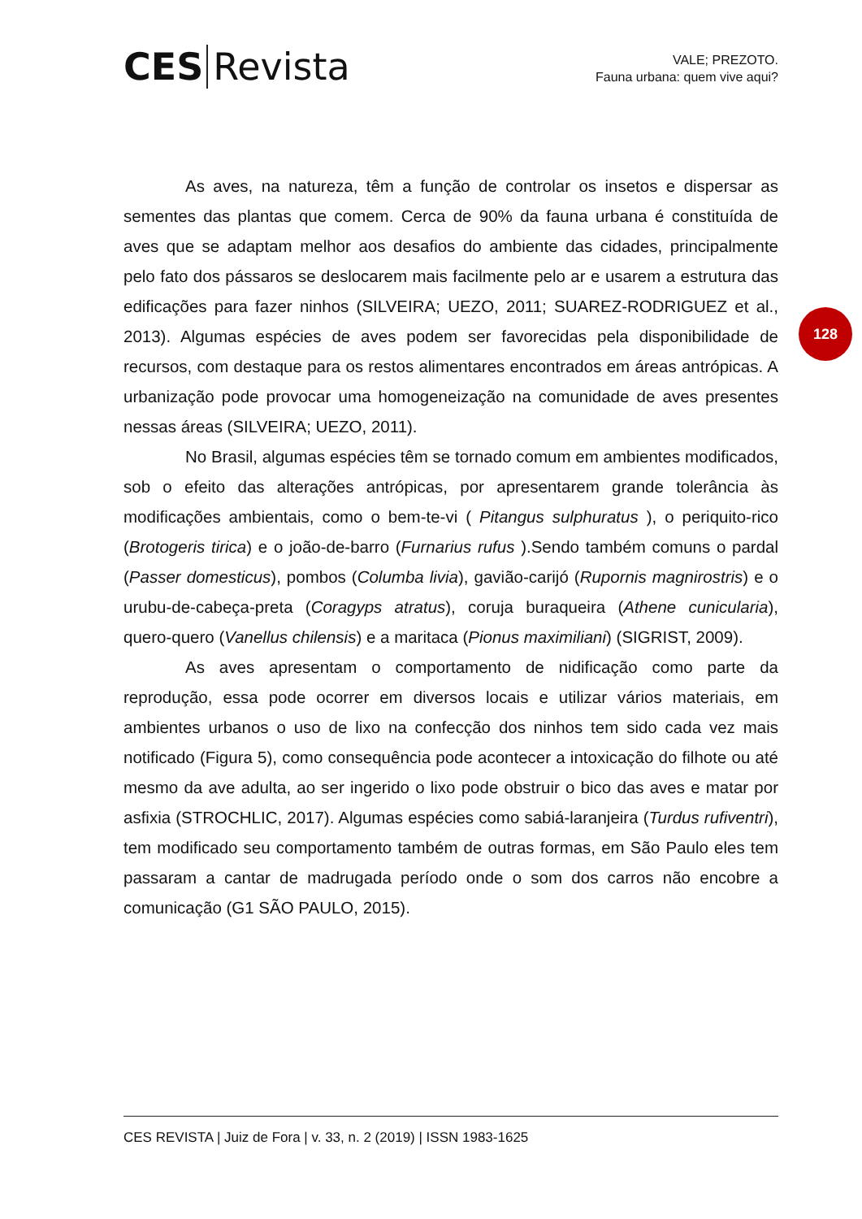CES Revista
VALE; PREZOTO.
Fauna urbana: quem vive aqui?
128
As aves, na natureza, têm a função de controlar os insetos e dispersar as sementes das plantas que comem. Cerca de 90% da fauna urbana é constituída de aves que se adaptam melhor aos desafios do ambiente das cidades, principalmente pelo fato dos pássaros se deslocarem mais facilmente pelo ar e usarem a estrutura das edificações para fazer ninhos (SILVEIRA; UEZO, 2011; SUAREZ-RODRIGUEZ et al., 2013). Algumas espécies de aves podem ser favorecidas pela disponibilidade de recursos, com destaque para os restos alimentares encontrados em áreas antrópicas. A urbanização pode provocar uma homogeneização na comunidade de aves presentes nessas áreas (SILVEIRA; UEZO, 2011).
No Brasil, algumas espécies têm se tornado comum em ambientes modificados, sob o efeito das alterações antrópicas, por apresentarem grande tolerância às modificações ambientais, como o bem-te-vi ( Pitangus sulphuratus ), o periquito-rico (Brotogeris tirica) e o joão-de-barro (Furnarius rufus ).Sendo também comuns o pardal (Passer domesticus), pombos (Columba livia), gavião-carijó (Rupornis magnirostris) e o urubu-de-cabeça-preta (Coragyps atratus), coruja buraqueira (Athene cunicularia), quero-quero (Vanellus chilensis) e a maritaca (Pionus maximiliani) (SIGRIST, 2009).
As aves apresentam o comportamento de nidificação como parte da reprodução, essa pode ocorrer em diversos locais e utilizar vários materiais, em ambientes urbanos o uso de lixo na confecção dos ninhos tem sido cada vez mais notificado (Figura 5), como consequência pode acontecer a intoxicação do filhote ou até mesmo da ave adulta, ao ser ingerido o lixo pode obstruir o bico das aves e matar por asfixia (STROCHLIC, 2017). Algumas espécies como sabiá-laranjeira (Turdus rufiventri), tem modificado seu comportamento também de outras formas, em São Paulo eles tem passaram a cantar de madrugada período onde o som dos carros não encobre a comunicação (G1 SÃO PAULO, 2015).
CES REVISTA | Juiz de Fora | v. 33, n. 2 (2019) | ISSN 1983-1625